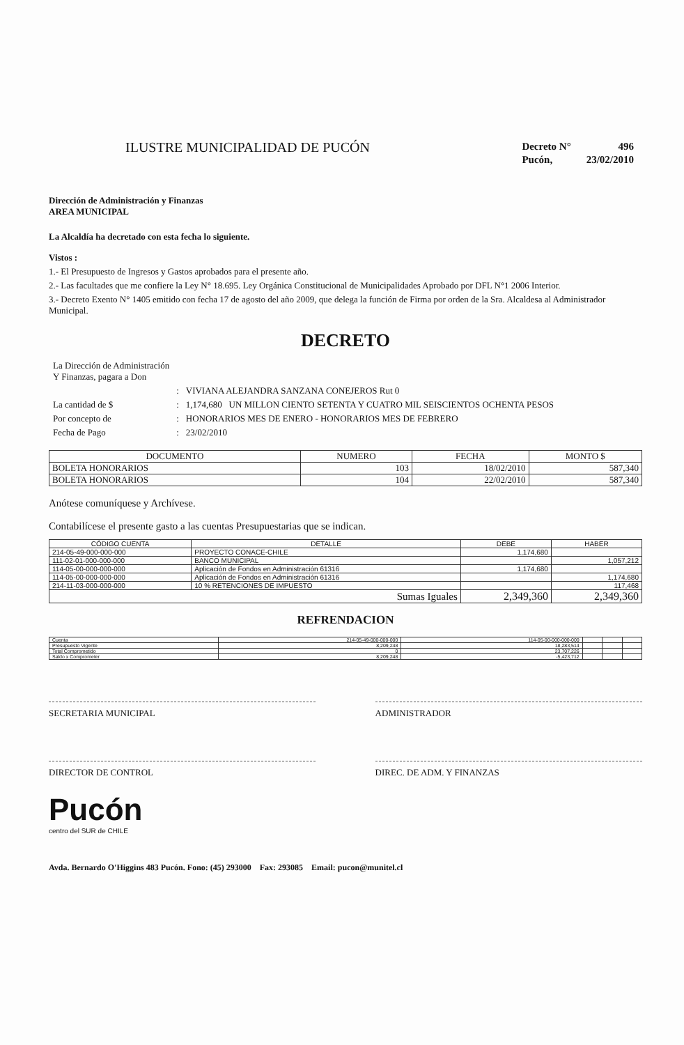ILUSTRE MUNICIPALIDAD DE PUCÓN
| Decreto N° | 496 |
| Pucón, | 23/02/2010 |
Dirección de Administración y Finanzas
AREA MUNICIPAL
La Alcaldía ha decretado con esta fecha lo siguiente.
Vistos :
1.- El Presupuesto de Ingresos y Gastos aprobados para el presente año.
2.- Las facultades que me confiere la Ley N° 18.695. Ley Orgánica Constitucional de Municipalidades Aprobado por DFL N°1 2006 Interior.
3.- Decreto Exento N° 1405 emitido con fecha 17 de agosto del año 2009, que delega la función de Firma por orden de la Sra. Alcaldesa al Administrador Municipal.
DECRETO
| La Dirección de Administración Y Finanzas, pagara a Don | | |
| | : | VIVIANA ALEJANDRA SANZANA CONEJEROS Rut 0 |
| La cantidad de $ | : | 1,174,680 UN MILLON CIENTO SETENTA Y CUATRO MIL SEISCIENTOS OCHENTA PESOS |
| Por concepto de | : | HONORARIOS MES DE ENERO - HONORARIOS MES DE FEBRERO |
| Fecha de Pago | : | 23/02/2010 |
| DOCUMENTO | NUMERO | FECHA | MONTO $ |
| --- | --- | --- | --- |
| BOLETA HONORARIOS | 103 | 18/02/2010 | 587,340 |
| BOLETA HONORARIOS | 104 | 22/02/2010 | 587,340 |
Anótese comuníquese y Archívese.
Contabilícese el presente gasto a las cuentas Presupuestarias que se indican.
| CÓDIGO CUENTA | DETALLE | DEBE | HABER |
| --- | --- | --- | --- |
| 214-05-49-000-000-000 | PROYECTO CONACE-CHILE | 1,174,680 | |
| 111-02-01-000-000-000 | BANCO MUNICIPAL | | 1,057,212 |
| 114-05-00-000-000-000 | Aplicación de Fondos en Administración 61316 | 1,174,680 | |
| 114-05-00-000-000-000 | Aplicación de Fondos en Administración 61316 | | 1,174,680 |
| 214-11-03-000-000-000 | 10 % RETENCIONES DE IMPUESTO | | 117,468 |
| Sumas Iguales | | 2,349,360 | 2,349,360 |
REFRENDACION
| Cuenta | 214-05-49-000-000-000 | 114-05-00-000-000-000 | | | |
| Presupuesto Vigente | 8,209,248 | 18,283,514 | | | |
| Total Comprometido | 0 | 23,707,226 | | | |
| Saldo x Comprometer | 8,209,248 | -5,423,712 | | | |
SECRETARIA MUNICIPAL ADMINISTRADOR
DIRECTOR DE CONTROL DIREC. DE ADM. Y FINANZAS
Pucón
centro del SUR de CHILE
Avda. Bernardo O'Higgins 483 Pucón. Fono: (45) 293000 Fax: 293085 Email: pucon@munitel.cl